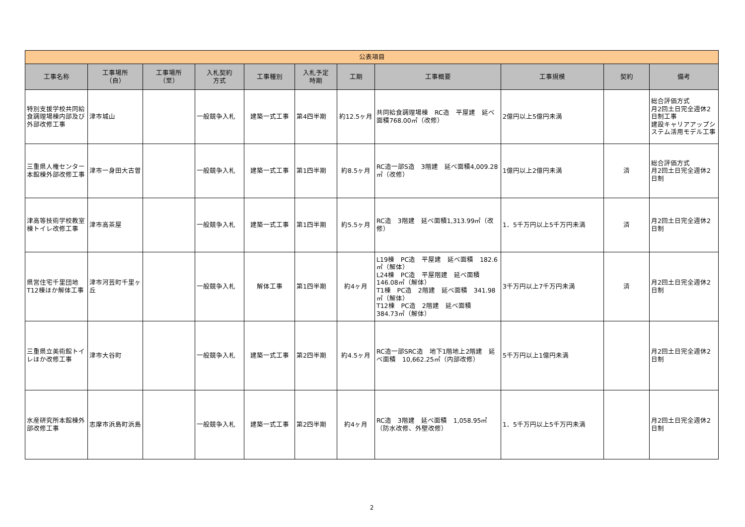| 公表項目 | | | | | | | | | | |
| --- | --- | --- | --- | --- | --- | --- | --- | --- | --- | --- |
| 工事名称 | 工事場所 （自） | 工事場所 （至） | 入札契約 方式 | 工事種別 | 入札予定 時期 | 工期 | 工事概要 | 工事規模 | 契約 | 備考 |
| 特別支援学校共同給食調理場棟内部及び外部改修工事 | 津市城山 | | 一般競争入札 | 建築一式工事 | 第4四半期 | 約12.5ヶ月 | 共同給食調理場棟 RC造 平屋建 延べ面積768.00㎡（改修） | 2億円以上5億円未満 | | 総合評価方式 月2回土日完全週休2日制工事 建設キャリアアップシステム活用モデル工事 |
| 三重県人権センター本館棟外部改修工事 | 津市一身田大古曽 | | 一般競争入札 | 建築一式工事 | 第1四半期 | 約8.5ヶ月 | RC造一部S造 3階建 延べ面積4,009.28㎡（改修） | 1億円以上2億円未満 | 済 | 総合評価方式 月2回土日完全週休2日制 |
| 津高等技術学校教室棟トイレ改修工事 | 津市高茶屋 | | 一般競争入札 | 建築一式工事 | 第1四半期 | 約5.5ヶ月 | RC造 3階建 延べ面積1,313.99㎡（改修） | 1．5千万円以上5千万円未満 | 済 | 月2回土日完全週休2日制 |
| 県営住宅千里団地T12棟ほか解体工事 | 津市河芸町千里ヶ丘 | | 一般競争入札 | 解体工事 | 第1四半期 | 約4ヶ月 | L19棟 PC造 平屋建 延べ面積 182.6㎡（解体） L24棟 PC造 平屋階建 延べ面積 146.08㎡（解体） T1棟 PC造 2階建 延べ面積 341.98㎡（解体） T12棟 PC造 2階建 延べ面積 384.73㎡（解体） | 3千万円以上7千万円未満 | 済 | 月2回土日完全週休2日制 |
| 三重県立美術館トイレほか改修工事 | 津市大谷町 | | 一般競争入札 | 建築一式工事 | 第2四半期 | 約4.5ヶ月 | RC造一部SRC造 地下1階地上2階建 延べ面積 10,662.25㎡（内部改修） | 5千万円以上1億円未満 | | 月2回土日完全週休2日制 |
| 水産研究所本館棟外部改修工事 | 志摩市浜島町浜島 | | 一般競争入札 | 建築一式工事 | 第2四半期 | 約4ヶ月 | RC造 3階建 延べ面積 1,058.95㎡（防水改修、外壁改修） | 1．5千万円以上5千万円未満 | | 月2回土日完全週休2日制 |
2